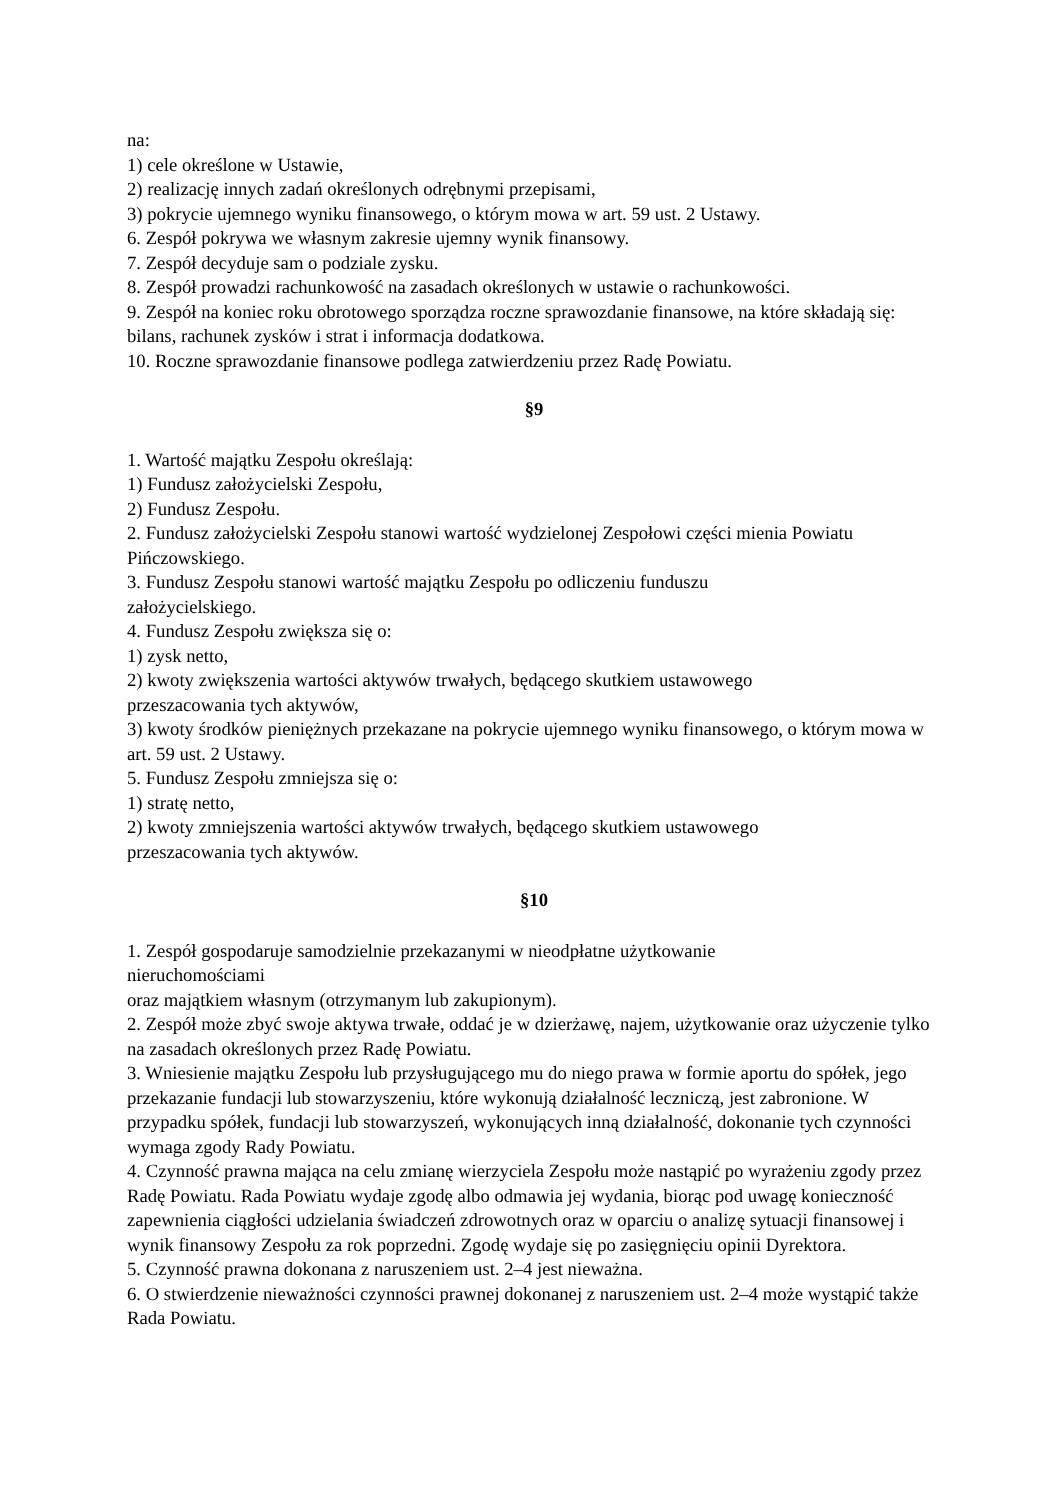na:
1) cele określone w Ustawie,
2) realizację innych zadań określonych odrębnymi przepisami,
3) pokrycie ujemnego wyniku finansowego, o którym mowa w art. 59 ust. 2 Ustawy.
6. Zespół pokrywa we własnym zakresie ujemny wynik finansowy.
7. Zespół decyduje sam o podziale zysku.
8. Zespół prowadzi rachunkowość na zasadach określonych w ustawie o rachunkowości.
9. Zespół na koniec roku obrotowego sporządza roczne sprawozdanie finansowe, na które składają się: bilans, rachunek zysków i strat i informacja dodatkowa.
10. Roczne sprawozdanie finansowe podlega zatwierdzeniu przez Radę Powiatu.
§9
1. Wartość majątku Zespołu określają:
1) Fundusz założycielski Zespołu,
2) Fundusz Zespołu.
2. Fundusz założycielski Zespołu stanowi wartość wydzielonej Zespołowi części mienia Powiatu Pińczowskiego.
3. Fundusz Zespołu stanowi wartość majątku Zespołu po odliczeniu funduszu
założycielskiego.
4. Fundusz Zespołu zwiększa się o:
1) zysk netto,
2) kwoty zwiększenia wartości aktywów trwałych, będącego skutkiem ustawowego
przeszacowania tych aktywów,
3) kwoty środków pieniężnych przekazane na pokrycie ujemnego wyniku finansowego, o którym mowa w art. 59 ust. 2 Ustawy.
5. Fundusz Zespołu zmniejsza się o:
1) stratę netto,
2) kwoty zmniejszenia wartości aktywów trwałych, będącego skutkiem ustawowego
przeszacowania tych aktywów.
§10
1. Zespół gospodaruje samodzielnie przekazanymi w nieodpłatne użytkowanie
nieruchomościami
oraz majątkiem własnym (otrzymanym lub zakupionym).
2. Zespół może zbyć swoje aktywa trwałe, oddać je w dzierżawę, najem, użytkowanie oraz użyczenie tylko na zasadach określonych przez Radę Powiatu.
3. Wniesienie majątku Zespołu lub przysługującego mu do niego prawa w formie aportu do spółek, jego przekazanie fundacji lub stowarzyszeniu, które wykonują działalność leczniczą, jest zabronione. W przypadku spółek, fundacji lub stowarzyszeń, wykonujących inną działalność, dokonanie tych czynności wymaga zgody Rady Powiatu.
4. Czynność prawna mająca na celu zmianę wierzyciela Zespołu może nastąpić po wyrażeniu zgody przez Radę Powiatu. Rada Powiatu wydaje zgodę albo odmawia jej wydania, biorąc pod uwagę konieczność zapewnienia ciągłości udzielania świadczeń zdrowotnych oraz w oparciu o analizę sytuacji finansowej i wynik finansowy Zespołu za rok poprzedni. Zgodę wydaje się po zasięgnięciu opinii Dyrektora.
5. Czynność prawna dokonana z naruszeniem ust. 2–4 jest nieważna.
6. O stwierdzenie nieważności czynności prawnej dokonanej z naruszeniem ust. 2–4 może wystąpić także Rada Powiatu.